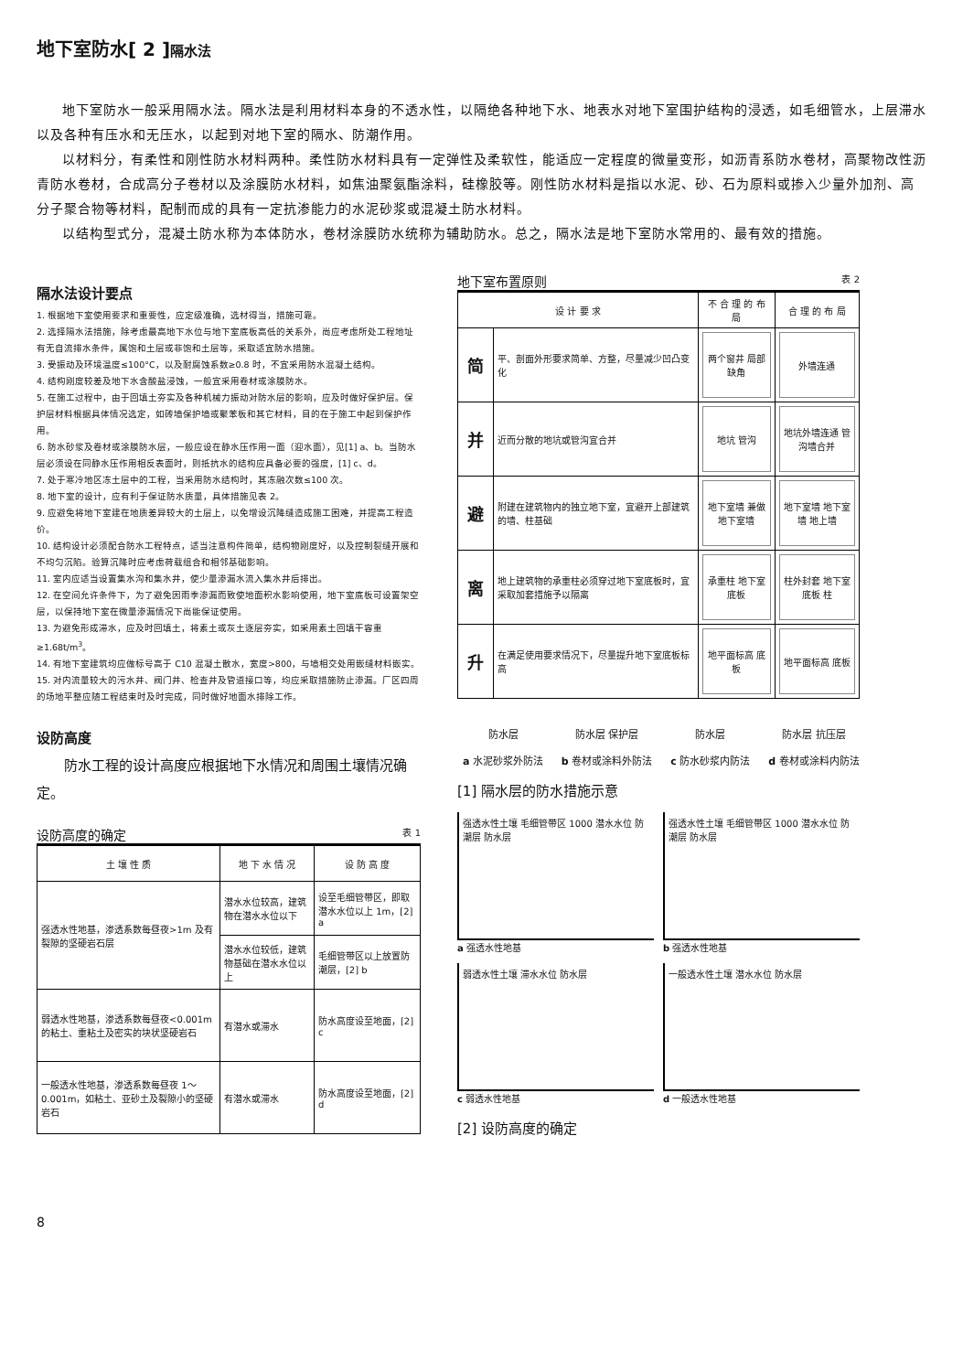地下室防水[ 2 ]隔水法
地下室防水一般采用隔水法。隔水法是利用材料本身的不透水性，以隔绝各种地下水、地表水对地下室围护结构的浸透，如毛细管水，上层滞水以及各种有压水和无压水，以起到对地下室的隔水、防潮作用。
以材料分，有柔性和刚性防水材料两种。柔性防水材料具有一定弹性及柔软性，能适应一定程度的微量变形，如沥青系防水卷材，高聚物改性沥青防水卷材，合成高分子卷材以及涂膜防水材料，如焦油聚氨酯涂料，硅橡胶等。刚性防水材料是指以水泥、砂、石为原料或掺入少量外加剂、高分子聚合物等材料，配制而成的具有一定抗渗能力的水泥砂浆或混凝土防水材料。
以结构型式分，混凝土防水称为本体防水，卷材涂膜防水统称为辅助防水。总之，隔水法是地下室防水常用的、最有效的措施。
隔水法设计要点
1. 根据地下室使用要求和重要性，应定级准确，选材得当，措施可靠。
2. 选择隔水法措施，除考虑最高地下水位与地下室底板高低的关系外，尚应考虑所处工程地址有无自流排水条件，属饱和土层或非饱和土层等，采取适宜防水措施。
3. 受振动及环境温度≤100°C，以及耐腐蚀系数≥0.8 时，不宜采用防水混凝土结构。
4. 结构刚度较差及地下水含酸盐浸蚀，一般宜采用卷材或涂膜防水。
5. 在施工过程中，由于回填土夯实及各种机械力振动对防水层的影响，应及时做好保护层。保护层材料根据具体情况选定，如砖墙保护墙或聚苯板和其它材料，目的在于施工中起到保护作用。
6. 防水砂浆及卷材或涂膜防水层，一般应设在静水压作用一面（迎水面），见[1] a、b。当防水层必须设在同静水压作用相反表面时，则抵抗水的结构应具备必要的强度，[1] c、d。
7. 处于寒冷地区冻土层中的工程，当采用防水结构时，其冻融次数≤100 次。
8. 地下室的设计，应有利于保证防水质量，具体措施见表 2。
9. 应避免将地下室建在地质差异较大的土层上，以免增设沉降缝造成施工困难，并提高工程造价。
10. 结构设计必须配合防水工程特点，适当注意构件简单，结构物刚度好，以及控制裂缝开展和不均匀沉陷。验算沉降时应考虑荷载组合和相邻基础影响。
11. 室内应适当设置集水沟和集水井，使少量渗漏水流入集水井后排出。
12. 在空间允许条件下，为了避免因雨季渗漏而致使地面积水影响使用，地下室底板可设置架空层，以保持地下室在微量渗漏情况下尚能保证使用。
13. 为避免形成滞水，应及时回填土，将素土或灰土逐层夯实，如采用素土回填干容重≥1.68t/m<sup>3</sup>。
14. 有地下室建筑均应做标号高于 C10 混凝土散水，宽度>800，与墙相交处用嵌缝材料嵌实。
15. 对内流量较大的污水井、阀门井、检查井及管道接口等，均应采取措施防止渗漏。厂区四周的场地平整应随工程结束时及时完成，同时做好地面水排除工作。
设防高度
防水工程的设计高度应根据地下水情况和周围土壤情况确定。
设防高度的确定 表 1
| 土 壤 性 质 | 地 下 水 情 况 | 设 防 高 度 |
| --- | --- | --- |
| 强透水性地基，渗透系数每昼夜>1m 及有裂隙的坚硬岩石层 | 潜水水位较高，建筑物在潜水水位以下 | 设至毛细管带区，即取潜水水位以上 1m，[2] a |
| | 潜水水位较低，建筑物基础在潜水水位以上 | 毛细管带区以上放置防潮层，[2] b |
| 弱透水性地基，渗透系数每昼夜<0.001m 的粘土、重粘土及密实的块状坚硬岩石 | 有潜水或滞水 | 防水高度设至地面，[2] c |
| 一般透水性地基，渗透系数每昼夜 1～0.001m，如粘土、亚砂土及裂隙小的坚硬岩石 | 有潜水或滞水 | 防水高度设至地面，[2] d |
地下室布置原则 表 2
| 设 计 要 求 | | 不 合 理 的 布 局 | 合 理 的 布 局 |
| --- | --- | --- | --- |
| 简 | 平、剖面外形要求简单、方整，尽量减少凹凸变化 | 两个窗井 局部缺角 | 外墙连通 |
| 并 | 近而分散的地坑或管沟宜合并 | 地坑 管沟 | 地坑外墙连通 管沟墙合并 |
| 避 | 附建在建筑物内的独立地下室，宜避开上部建筑的墙、柱基础 | 地下室墙 兼做地下室墙 | 地下室墙 地下室墙 地上墙 |
| 离 | 地上建筑物的承重柱必须穿过地下室底板时，宜采取加套措施予以隔离 | 承重柱 地下室底板 | 柱外封套 地下室底板 柱 |
| 升 | 在满足使用要求情况下，尽量提升地下室底板标高 | 地平面标高 底板 | 地平面标高 底板 |
防水层
a 水泥砂浆外防法
防水层 保护层
b 卷材或涂料外防法
防水层
c 防水砂浆内防法
防水层 抗压层
d 卷材或涂料内防法
[1] 隔水层的防水措施示意
强透水性土壤 毛细管带区 1000 潜水水位 防潮层 防水层
a 强透水性地基
强透水性土壤 毛细管带区 1000 潜水水位 防潮层 防水层
b 强透水性地基
弱透水性土壤 滞水水位 防水层
c 弱透水性地基
一般透水性土壤 潜水水位 防水层
d 一般透水性地基
[2] 设防高度的确定
8